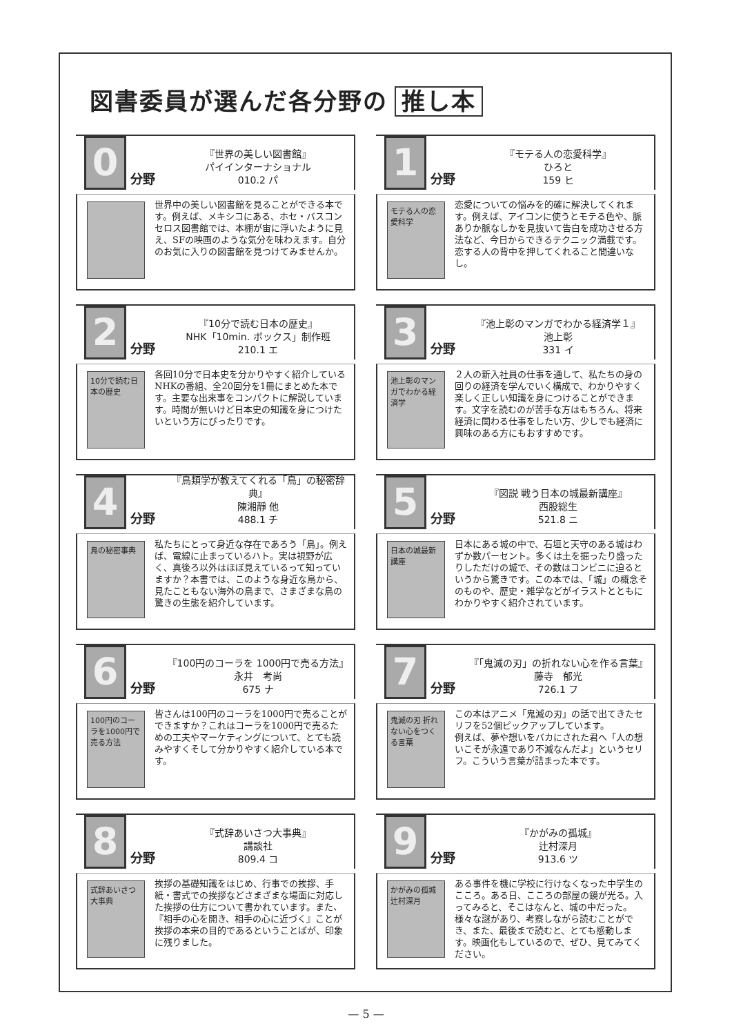図書委員が選んだ各分野の 推し本
0
分野
『世界の美しい図書館』
パイインターナショナル
010.2 パ
世界中の美しい図書館を見ることができる本です。例えば、メキシコにある、ホセ・バスコンセロス図書館では、本棚が宙に浮いたように見え、SFの映画のような気分を味わえます。自分のお気に入りの図書館を見つけてみませんか。
1
分野
『モテる人の恋愛科学』
ひろと
159 ヒ
モテる人の恋愛科学
恋愛についての悩みを的確に解決してくれます。例えば、アイコンに使うとモテる色や、脈ありか脈なしかを見抜いて告白を成功させる方法など、今日からできるテクニック満載です。恋する人の背中を押してくれること間違いなし。
2
分野
『10分で読む日本の歴史』
NHK「10min. ボックス」制作班
210.1 エ
10分で読む日本の歴史
各回10分で日本史を分かりやすく紹介しているNHKの番組、全20回分を1冊にまとめた本です。主要な出来事をコンパクトに解説しています。時間が無いけど日本史の知識を身につけたいという方にぴったりです。
3
分野
『池上彰のマンガでわかる経済学１』
池上彰
331 イ
池上彰のマンガでわかる経済学
２人の新入社員の仕事を通して、私たちの身の回りの経済を学んでいく構成で、わかりやすく楽しく正しい知識を身につけることができます。文字を読むのが苦手な方はもちろん、将来経済に関わる仕事をしたい方、少しでも経済に興味のある方にもおすすめです。
4
分野
『鳥類学が教えてくれる「鳥」の秘密辞典』
陳湘靜 他
488.1 チ
鳥の秘密事典
私たちにとって身近な存在であろう「鳥」。例えば、電線に止まっているハト。実は視野が広く、真後ろ以外はほぼ見えているって知っていますか？本書では、このような身近な鳥から、見たこともない海外の鳥まで、さまざまな鳥の驚きの生態を紹介しています。
5
分野
『図説 戦う日本の城最新講座』
西股総生
521.8 ニ
日本の城最新講座
日本にある城の中で、石垣と天守のある城はわずか数パーセント。多くは土を掘ったり盛ったりしただけの城で、その数はコンビニに迫るというから驚きです。この本では、「城」の概念そのものや、歴史・雑学などがイラストとともにわかりやすく紹介されています。
6
分野
『100円のコーラを 1000円で売る方法』
永井　考尚
675 ナ
100円のコーラを1000円で売る方法
皆さんは100円のコーラを1000円で売ることができますか？これはコーラを1000円で売るための工夫やマーケティングについて、とても読みやすくそして分かりやすく紹介している本です。
7
分野
『「鬼滅の刃」の折れない心を作る言葉』
藤寺　郁光
726.1 フ
鬼滅の刃 折れない心をつくる言葉
この本はアニメ「鬼滅の刃」の話で出てきたセリフを52個ピックアップしています。
例えば、夢や想いをバカにされた君へ「人の想いこそが永遠であり不滅なんだよ」というセリフ。こういう言葉が詰まった本です。
8
分野
『式辞あいさつ大事典』
講談社
809.4 コ
式辞あいさつ大事典
挨拶の基礎知識をはじめ、行事での挨拶、手紙・書式での挨拶などさまざまな場面に対応した挨拶の仕方について書かれています。また、『相手の心を開き、相手の心に近づく』ことが挨拶の本来の目的であるということばが、印象に残りました。
9
分野
『かがみの孤城』
辻村深月
913.6 ツ
かがみの孤城 辻村深月
ある事件を機に学校に行けなくなった中学生のこころ。ある日、こころの部屋の鏡が光る。入ってみると、そこはなんと、城の中だった。様々な謎があり、考察しながら読むことができ、また、最後まで読むと、とても感動します。映画化もしているので、ぜひ、見てみてください。
— 5 —